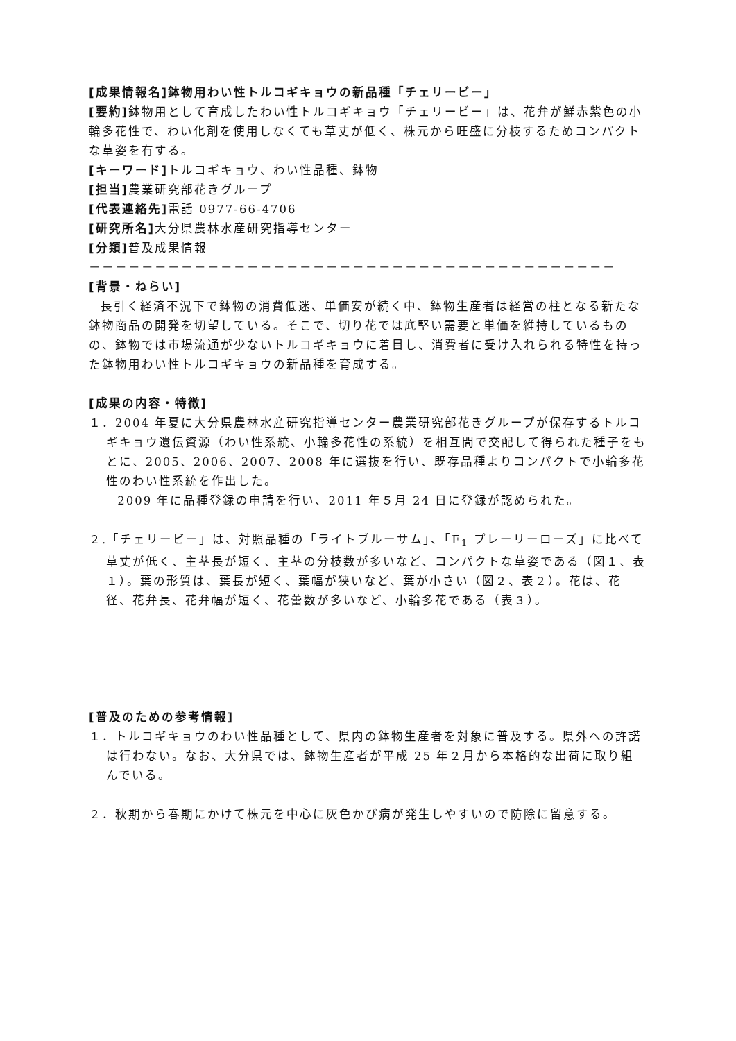[成果情報名]鉢物用わい性トルコギキョウの新品種「チェリービー」
[要約] 鉢物用として育成したわい性トルコギキョウ「チェリービー」は、花弁が鮮赤紫色の小輪多花性で、わい化剤を使用しなくても草丈が低く、株元から旺盛に分枝するためコンパクトな草姿を有する。
[キーワード] トルコギキョウ、わい性品種、鉢物
[担当] 農業研究部花きグループ
[代表連絡先] 電話 0977-66-4706
[研究所名] 大分県農林水産研究指導センター
[分類] 普及成果情報
－－－－－－－－－－－－－－－－－－－－－－－－－－－－－－－－－－－－－－－－
[背景・ねらい]
長引く経済不況下で鉢物の消費低迷、単価安が続く中、鉢物生産者は経営の柱となる新たな鉢物商品の開発を切望している。そこで、切り花では底堅い需要と単価を維持しているものの、鉢物では市場流通が少ないトルコギキョウに着目し、消費者に受け入れられる特性を持った鉢物用わい性トルコギキョウの新品種を育成する。
[成果の内容・特徴]
１．2004 年夏に大分県農林水産研究指導センター農業研究部花きグループが保存するトルコギキョウ遺伝資源（わい性系統、小輪多花性の系統）を相互間で交配して得られた種子をもとに、2005、2006、2007、2008 年に選抜を行い、既存品種よりコンパクトで小輪多花性のわい性系統を作出した。
2009 年に品種登録の申請を行い、2011 年５月 24 日に登録が認められた。
２.「チェリービー」は、対照品種の「ライトブルーサム」、「F<sub>1</sub> プレーリーローズ」に比べて草丈が低く、主茎長が短く、主茎の分枝数が多いなど、コンパクトな草姿である（図１、表１）。葉の形質は、葉長が短く、葉幅が狭いなど、葉が小さい（図２、表２）。花は、花径、花弁長、花弁幅が短く、花蕾数が多いなど、小輪多花である（表３）。
[普及のための参考情報]
１．トルコギキョウのわい性品種として、県内の鉢物生産者を対象に普及する。県外への許諾は行わない。なお、大分県では、鉢物生産者が平成 25 年２月から本格的な出荷に取り組んでいる。
２．秋期から春期にかけて株元を中心に灰色かび病が発生しやすいので防除に留意する。